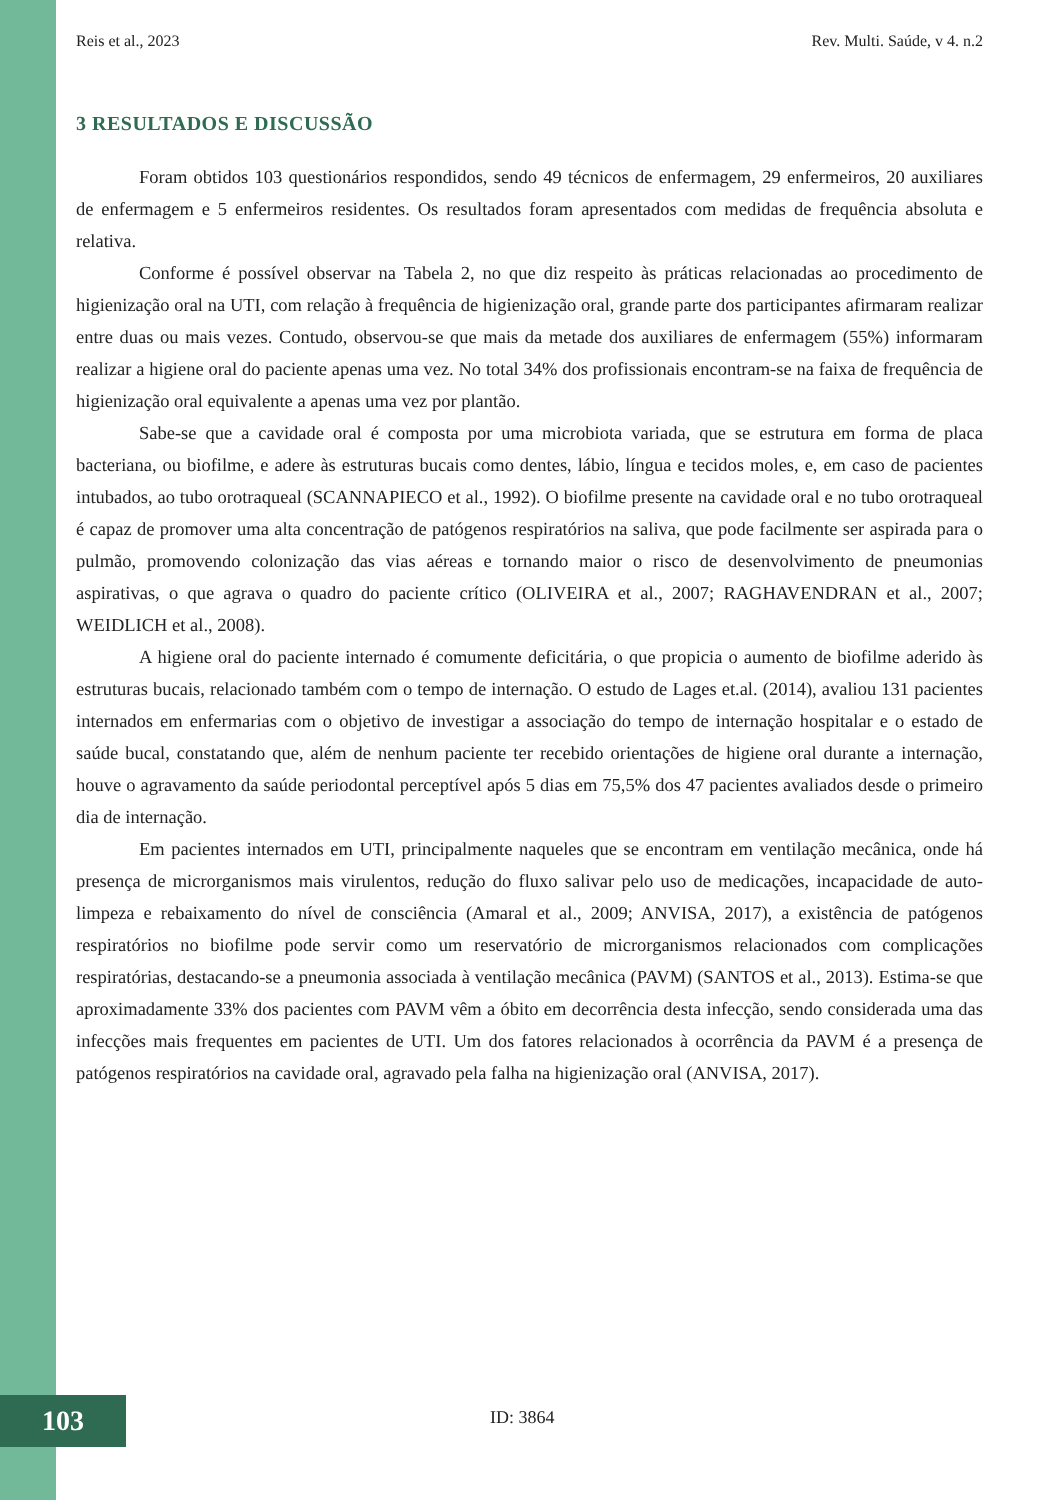Reis et al., 2023 Rev. Multi. Saúde, v 4. n.2
3 RESULTADOS E DISCUSSÃO
Foram obtidos 103 questionários respondidos, sendo 49 técnicos de enfermagem, 29 enfermeiros, 20 auxiliares de enfermagem e 5 enfermeiros residentes. Os resultados foram apresentados com medidas de frequência absoluta e relativa.
Conforme é possível observar na Tabela 2, no que diz respeito às práticas relacionadas ao procedimento de higienização oral na UTI, com relação à frequência de higienização oral, grande parte dos participantes afirmaram realizar entre duas ou mais vezes. Contudo, observou-se que mais da metade dos auxiliares de enfermagem (55%) informaram realizar a higiene oral do paciente apenas uma vez. No total 34% dos profissionais encontram-se na faixa de frequência de higienização oral equivalente a apenas uma vez por plantão.
Sabe-se que a cavidade oral é composta por uma microbiota variada, que se estrutura em forma de placa bacteriana, ou biofilme, e adere às estruturas bucais como dentes, lábio, língua e tecidos moles, e, em caso de pacientes intubados, ao tubo orotraqueal (SCANNAPIECO et al., 1992). O biofilme presente na cavidade oral e no tubo orotraqueal é capaz de promover uma alta concentração de patógenos respiratórios na saliva, que pode facilmente ser aspirada para o pulmão, promovendo colonização das vias aéreas e tornando maior o risco de desenvolvimento de pneumonias aspirativas, o que agrava o quadro do paciente crítico (OLIVEIRA et al., 2007; RAGHAVENDRAN et al., 2007; WEIDLICH et al., 2008).
A higiene oral do paciente internado é comumente deficitária, o que propicia o aumento de biofilme aderido às estruturas bucais, relacionado também com o tempo de internação. O estudo de Lages et.al. (2014), avaliou 131 pacientes internados em enfermarias com o objetivo de investigar a associação do tempo de internação hospitalar e o estado de saúde bucal, constatando que, além de nenhum paciente ter recebido orientações de higiene oral durante a internação, houve o agravamento da saúde periodontal perceptível após 5 dias em 75,5% dos 47 pacientes avaliados desde o primeiro dia de internação.
Em pacientes internados em UTI, principalmente naqueles que se encontram em ventilação mecânica, onde há presença de microrganismos mais virulentos, redução do fluxo salivar pelo uso de medicações, incapacidade de auto-limpeza e rebaixamento do nível de consciência (Amaral et al., 2009; ANVISA, 2017), a existência de patógenos respiratórios no biofilme pode servir como um reservatório de microrganismos relacionados com complicações respiratórias, destacando-se a pneumonia associada à ventilação mecânica (PAVM) (SANTOS et al., 2013). Estima-se que aproximadamente 33% dos pacientes com PAVM vêm a óbito em decorrência desta infecção, sendo considerada uma das infecções mais frequentes em pacientes de UTI. Um dos fatores relacionados à ocorrência da PAVM é a presença de patógenos respiratórios na cavidade oral, agravado pela falha na higienização oral (ANVISA, 2017).
103 ID: 3864